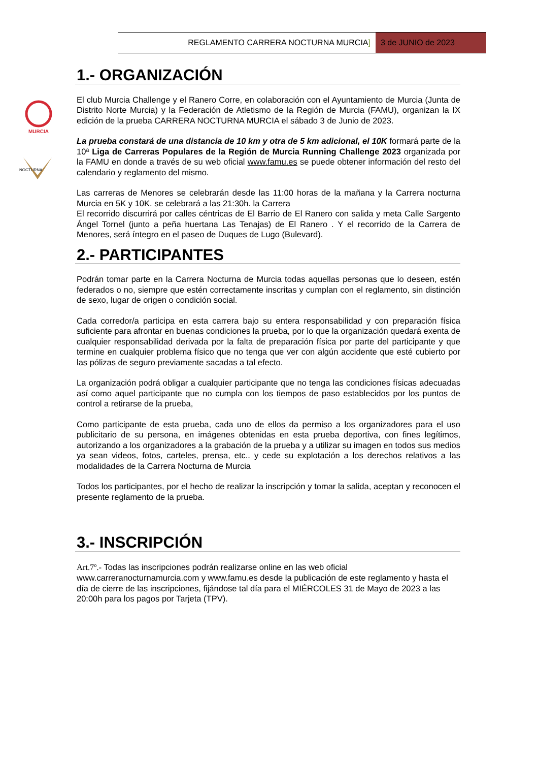REGLAMENTO CARRERA NOCTURNA MURCIA]
3 de JUNIO de 2023
MURCIA
NOCTURNA
1.- ORGANIZACIÓN
El club Murcia Challenge y el Ranero Corre, en colaboración con el Ayuntamiento de Murcia (Junta de Distrito Norte Murcia) y la Federación de Atletismo de la Región de Murcia (FAMU), organizan la IX edición de la prueba CARRERA NOCTURNA MURCIA el sábado 3 de Junio de 2023.
La prueba constará de una distancia de 10 km y otra de 5 km adicional, el 10K formará parte de la 10ª Liga de Carreras Populares de la Región de Murcia Running Challenge 2023 organizada por la FAMU en donde a través de su web oficial www.famu.es se puede obtener información del resto del calendario y reglamento del mismo.
Las carreras de Menores se celebrarán desde las 11:00 horas de la mañana y la Carrera nocturna Murcia en 5K y 10K. se celebrará a las 21:30h. la Carrera
El recorrido discurrirá por calles céntricas de El Barrio de El Ranero con salida y meta Calle Sargento Ángel Tornel (junto a peña huertana Las Tenajas) de El Ranero . Y el recorrido de la Carrera de Menores, será íntegro en el paseo de Duques de Lugo (Bulevard).
2.- PARTICIPANTES
Podrán tomar parte en la Carrera Nocturna de Murcia todas aquellas personas que lo deseen, estén federados o no, siempre que estén correctamente inscritas y cumplan con el reglamento, sin distinción de sexo, lugar de origen o condición social.
Cada corredor/a participa en esta carrera bajo su entera responsabilidad y con preparación física suficiente para afrontar en buenas condiciones la prueba, por lo que la organización quedará exenta de cualquier responsabilidad derivada por la falta de preparación física por parte del participante y que termine en cualquier problema físico que no tenga que ver con algún accidente que esté cubierto por las pólizas de seguro previamente sacadas a tal efecto.
La organización podrá obligar a cualquier participante que no tenga las condiciones físicas adecuadas así como aquel participante que no cumpla con los tiempos de paso establecidos por los puntos de control a retirarse de la prueba,
Como participante de esta prueba, cada uno de ellos da permiso a los organizadores para el uso publicitario de su persona, en imágenes obtenidas en esta prueba deportiva, con fines legítimos, autorizando a los organizadores a la grabación de la prueba y a utilizar su imagen en todos sus medios ya sean videos, fotos, carteles, prensa, etc.. y cede su explotación a los derechos relativos a las modalidades de la Carrera Nocturna de Murcia
Todos los participantes, por el hecho de realizar la inscripción y tomar la salida, aceptan y reconocen el presente reglamento de la prueba.
3.- INSCRIPCIÓN
Art.7º.- Todas las inscripciones podrán realizarse online en las web oficial www.carreranocturnamurcia.com y www.famu.es desde la publicación de este reglamento y hasta el día de cierre de las inscripciones, fijándose tal día para el MIÉRCOLES 31 de Mayo de 2023 a las 20:00h para los pagos por Tarjeta (TPV).